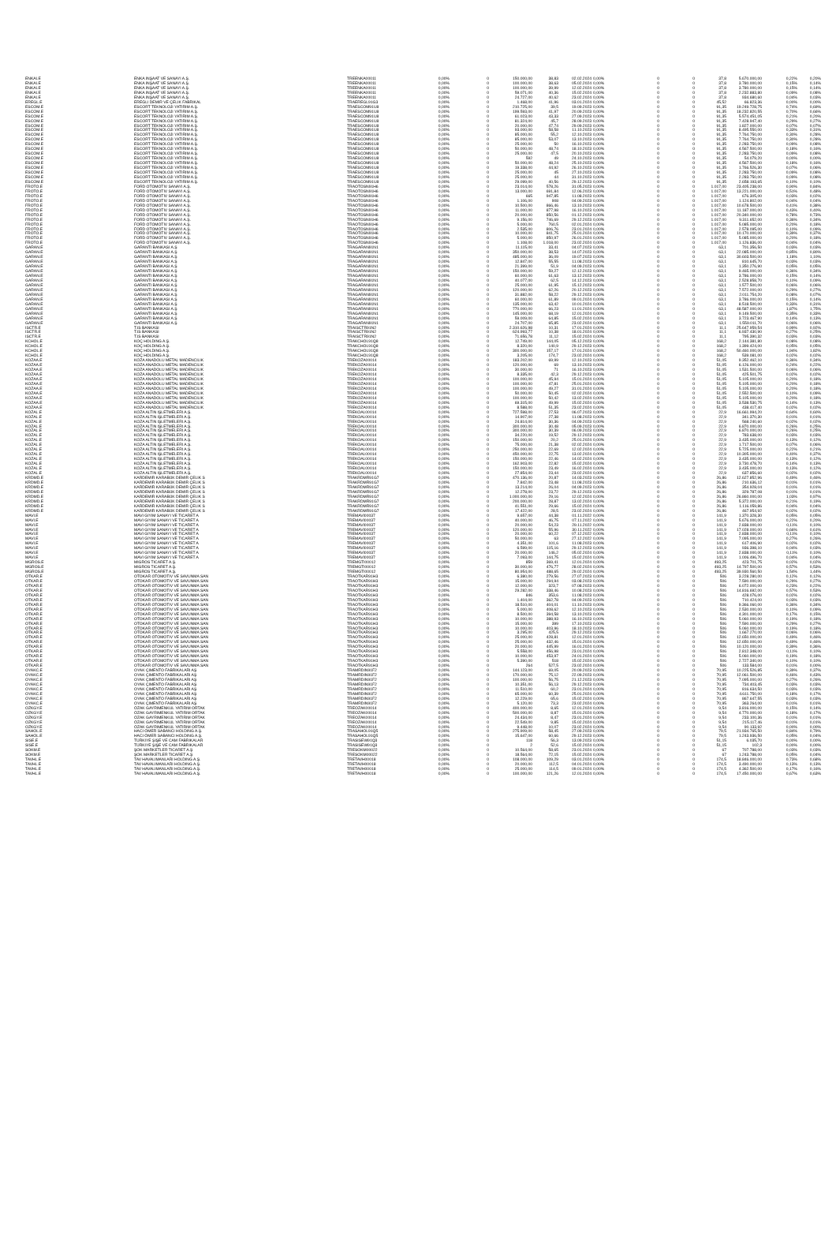| ENKAI.E | ENKA İNŞAAT VE SANAYİ A.Ş. | TREENKA00011 | 0,00% | 0 | 150.000,00 | 38,83 | 02.02.2024 | 0,00% | 0 | 0 | 37,8 | 5.670.000,00 | 0,22% | 0,20% |
| ENKAI.E | ENKA İNŞAAT VE SANAYİ A.Ş. | TREENKA00011 | 0,00% | 0 | 100.000,00 | 38,63 | 05.02.2024 | 0,00% | 0 | 0 | 37,8 | 3.780.000,00 | 0,15% | 0,14% |
| ENKAI.E | ENKA İNŞAAT VE SANAYİ A.Ş. | TREENKA00011 | 0,00% | 0 | 100.000,00 | 39,99 | 12.02.2024 | 0,00% | 0 | 0 | 37,8 | 3.780.000,00 | 0,15% | 0,14% |
| ENKAI.E | ENKA İNŞAAT VE SANAYİ A.Ş. | TREENKA00011 | 0,00% | 0 | 59.071,00 | 40,36 | 15.02.2024 | 0,00% | 0 | 0 | 37,8 | 2.232.883,80 | 0,09% | 0,08% |
| ENKAI.E | ENKA İNŞAAT VE SANAYİ A.Ş. | TREENKA00011 | 0,00% | 0 | 24.727,00 | 40,62 | 23.02.2024 | 0,00% | 0 | 0 | 37,8 | 934.680,60 | 0,04% | 0,03% |
| EREGL.E | EREĞLİ DEMİR VE ÇELİK FABRİKAL | TRAEREGL91G3 | 0,00% | 0 | 1.468,00 | 41,96 | 03.01.2024 | 0,00% | 0 | 0 | 45,52 | 66.823,36 | 0,00% | 0,00% |
| ESCOM.E | ESCORT TEKNOLOJİ YATIRIM A.Ş. | TRAESCOM91U8 | 0,00% | 0 | 210.725,00 | 39,5 | 19.09.2023 | 0,00% | 0 | 0 | 91,35 | 19.249.728,75 | 0,74% | 0,69% |
| ESCOM.E | ESCORT TEKNOLOJİ YATIRIM A.Ş. | TRAESCOM91U8 | 0,00% | 0 | 199.593,00 | 41,97 | 20.09.2023 | 0,00% | 0 | 0 | 91,35 | 18.232.820,55 | 0,70% | 0,66% |
| ESCOM.E | ESCORT TEKNOLOJİ YATIRIM A.Ş. | TRAESCOM91U8 | 0,00% | 0 | 61.023,00 | 43,33 | 27.09.2023 | 0,00% | 0 | 0 | 91,35 | 5.574.451,05 | 0,21% | 0,20% |
| ESCOM.E | ESCORT TEKNOLOJİ YATIRIM A.Ş. | TRAESCOM91U8 | 0,00% | 0 | 81.324,00 | 45,7 | 28.09.2023 | 0,00% | 0 | 0 | 91,35 | 7.428.947,40 | 0,29% | 0,27% |
| ESCOM.E | ESCORT TEKNOLOJİ YATIRIM A.Ş. | TRAESCOM91U8 | 0,00% | 0 | 20.000,00 | 47,74 | 29.09.2023 | 0,00% | 0 | 0 | 91,35 | 1.827.000,00 | 0,07% | 0,07% |
| ESCOM.E | ESCORT TEKNOLOJİ YATIRIM A.Ş. | TRAESCOM91U8 | 0,00% | 0 | 93.000,00 | 58,58 | 11.10.2023 | 0,00% | 0 | 0 | 91,35 | 8.495.550,00 | 0,33% | 0,31% |
| ESCOM.E | ESCORT TEKNOLOJİ YATIRIM A.Ş. | TRAESCOM91U8 | 0,00% | 0 | 85.000,00 | 55,2 | 12.10.2023 | 0,00% | 0 | 0 | 91,35 | 7.764.750,00 | 0,30% | 0,28% |
| ESCOM.E | ESCORT TEKNOLOJİ YATIRIM A.Ş. | TRAESCOM91U8 | 0,00% | 0 | 85.000,00 | 53,07 | 13.10.2023 | 0,00% | 0 | 0 | 91,35 | 7.764.750,00 | 0,30% | 0,28% |
| ESCOM.E | ESCORT TEKNOLOJİ YATIRIM A.Ş. | TRAESCOM91U8 | 0,00% | 0 | 25.000,00 | 50 | 16.10.2023 | 0,00% | 0 | 0 | 91,35 | 2.283.750,00 | 0,09% | 0,08% |
| ESCOM.E | ESCORT TEKNOLOJİ YATIRIM A.Ş. | TRAESCOM91U8 | 0,00% | 0 | 50.000,00 | 48,74 | 18.10.2023 | 0,00% | 0 | 0 | 91,35 | 4.567.500,00 | 0,18% | 0,16% |
| ESCOM.E | ESCORT TEKNOLOJİ YATIRIM A.Ş. | TRAESCOM91U8 | 0,00% | 0 | 25.000,00 | 47,5 | 20.10.2023 | 0,00% | 0 | 0 | 91,35 | 2.283.750,00 | 0,09% | 0,08% |
| ESCOM.E | ESCORT TEKNOLOJİ YATIRIM A.Ş. | TRAESCOM91U8 | 0,00% | 0 | 592 | 49 | 24.10.2023 | 0,00% | 0 | 0 | 91,35 | 54.079,20 | 0,00% | 0,00% |
| ESCOM.E | ESCORT TEKNOLOJİ YATIRIM A.Ş. | TRAESCOM91U8 | 0,00% | 0 | 50.000,00 | 48,24 | 25.10.2023 | 0,00% | 0 | 0 | 91,35 | 4.567.500,00 | 0,18% | 0,16% |
| ESCOM.E | ESCORT TEKNOLOJİ YATIRIM A.Ş. | TRAESCOM91U8 | 0,00% | 0 | 19.338,00 | 44,92 | 26.10.2023 | 0,00% | 0 | 0 | 91,35 | 1.766.526,30 | 0,07% | 0,06% |
| ESCOM.E | ESCORT TEKNOLOJİ YATIRIM A.Ş. | TRAESCOM91U8 | 0,00% | 0 | 25.000,00 | 45 | 27.10.2023 | 0,00% | 0 | 0 | 91,35 | 2.283.750,00 | 0,09% | 0,08% |
| ESCOM.E | ESCORT TEKNOLOJİ YATIRIM A.Ş. | TRAESCOM91U8 | 0,00% | 0 | 25.000,00 | 44 | 31.10.2023 | 0,00% | 0 | 0 | 91,35 | 2.283.750,00 | 0,09% | 0,08% |
| ESCOM.E | ESCORT TEKNOLOJİ YATIRIM A.Ş. | TRAESCOM91U8 | 0,00% | 0 | 29.099,00 | 40,56 | 29.12.2023 | 0,00% | 0 | 0 | 91,35 | 2.658.193,65 | 0,10% | 0,10% |
| FROTO.E | FORD OTOMOTİV SANAYİ A.Ş. | TRAOTOSN91H6 | 0,00% | 0 | 23.014,00 | 578,26 | 31.05.2023 | 0,00% | 0 | 0 | 1.017,00 | 23.405.238,00 | 0,90% | 0,84% |
| FROTO.E | FORD OTOMOTİV SANAYİ A.Ş. | TRAOTOSN91H6 | 0,00% | 0 | 13.000,00 | 691,84 | 12.06.2023 | 0,00% | 0 | 0 | 1.017,00 | 13.221.000,00 | 0,51% | 0,48% |
| FROTO.E | FORD OTOMOTİV SANAYİ A.Ş. | TRAOTOSN91H6 | 0,00% | 0 | 665 | 947,85 | 11.08.2023 | 0,00% | 0 | 0 | 1.017,00 | 676.305,00 | 0,03% | 0,02% |
| FROTO.E | FORD OTOMOTİV SANAYİ A.Ş. | TRAOTOSN91H6 | 0,00% | 0 | 1.106,00 | 908 | 04.09.2023 | 0,00% | 0 | 0 | 1.017,00 | 1.124.802,00 | 0,04% | 0,04% |
| FROTO.E | FORD OTOMOTİV SANAYİ A.Ş. | TRAOTOSN91H6 | 0,00% | 0 | 10.500,00 | 866,46 | 13.10.2023 | 0,00% | 0 | 0 | 1.017,00 | 10.678.500,00 | 0,41% | 0,38% |
| FROTO.E | FORD OTOMOTİV SANAYİ A.Ş. | TRAOTOSN91H6 | 0,00% | 0 | 11.000,00 | 877,98 | 16.10.2023 | 0,00% | 0 | 0 | 1.017,00 | 11.187.000,00 | 0,43% | 0,40% |
| FROTO.E | FORD OTOMOTİV SANAYİ A.Ş. | TRAOTOSN91H6 | 0,00% | 0 | 20.000,00 | 850,56 | 01.12.2023 | 0,00% | 0 | 0 | 1.017,00 | 20.340.000,00 | 0,78% | 0,73% |
| FROTO.E | FORD OTOMOTİV SANAYİ A.Ş. | TRAOTOSN91H6 | 0,00% | 0 | 9.156,00 | 746,69 | 29.12.2023 | 0,00% | 0 | 0 | 1.017,00 | 9.311.652,00 | 0,36% | 0,34% |
| FROTO.E | FORD OTOMOTİV SANAYİ A.Ş. | TRAOTOSN91H6 | 0,00% | 0 | 5.000,00 | 760,5 | 02.01.2024 | 0,00% | 0 | 0 | 1.017,00 | 5.085.000,00 | 0,20% | 0,18% |
| FROTO.E | FORD OTOMOTİV SANAYİ A.Ş. | TRAOTOSN91H6 | 0,00% | 0 | 2.535,00 | 806,76 | 23.01.2024 | 0,00% | 0 | 0 | 1.017,00 | 2.578.095,00 | 0,10% | 0,09% |
| FROTO.E | FORD OTOMOTİV SANAYİ A.Ş. | TRAOTOSN91H6 | 0,00% | 0 | 10.000,00 | 841,75 | 25.01.2024 | 0,00% | 0 | 0 | 1.017,00 | 10.170.000,00 | 0,39% | 0,37% |
| FROTO.E | FORD OTOMOTİV SANAYİ A.Ş. | TRAOTOSN91H6 | 0,00% | 0 | 5.000,00 | 850,97 | 26.01.2024 | 0,00% | 0 | 0 | 1.017,00 | 5.085.000,00 | 0,20% | 0,18% |
| FROTO.E | FORD OTOMOTİV SANAYİ A.Ş. | TRAOTOSN91H6 | 0,00% | 0 | 1.108,00 | 1.018,00 | 23.02.2024 | 0,00% | 0 | 0 | 1.017,00 | 1.126.836,00 | 0,04% | 0,04% |
| GARAN.E | GARANTİ BANKASI A.Ş | TRAGARAN91N1 | 0,00% | 0 | 11.115,00 | 33,41 | 04.07.2023 | 0,00% | 0 | 0 | 63,1 | 701.356,50 | 0,03% | 0,03% |
| GARAN.E | GARANTİ BANKASI A.Ş | TRAGARAN91N1 | 0,00% | 0 | 350.000,00 | 38,53 | 14.07.2023 | 0,00% | 0 | 0 | 63,1 | 22.085.000,00 | 0,85% | 0,80% |
| GARAN.E | GARANTİ BANKASI A.Ş | TRAGARAN91N1 | 0,00% | 0 | 485.000,00 | 36,09 | 19.07.2023 | 0,00% | 0 | 0 | 63,1 | 30.603.500,00 | 1,18% | 1,10% |
| GARAN.E | GARANTİ BANKASI A.Ş | TRAGARAN91N1 | 0,00% | 0 | 12.847,00 | 55,55 | 11.08.2023 | 0,00% | 0 | 0 | 63,1 | 810.645,70 | 0,03% | 0,03% |
| GARAN.E | GARANTİ BANKASI A.Ş | TRAGARAN91N1 | 0,00% | 0 | 21.399,00 | 51,9 | 04.09.2023 | 0,00% | 0 | 0 | 63,1 | 1.350.276,90 | 0,05% | 0,05% |
| GARAN.E | GARANTİ BANKASI A.Ş | TRAGARAN91N1 | 0,00% | 0 | 150.000,00 | 59,27 | 12.12.2023 | 0,00% | 0 | 0 | 63,1 | 9.465.000,00 | 0,36% | 0,34% |
| GARAN.E | GARANTİ BANKASI A.Ş | TRAGARAN91N1 | 0,00% | 0 | 60.000,00 | 61,63 | 13.12.2023 | 0,00% | 0 | 0 | 63,1 | 3.786.000,00 | 0,15% | 0,14% |
| GARAN.E | GARANTİ BANKASI A.Ş | TRAGARAN91N1 | 0,00% | 0 | 40.077,00 | 62,5 | 14.12.2023 | 0,00% | 0 | 0 | 63,1 | 2.528.858,70 | 0,10% | 0,09% |
| GARAN.E | GARANTİ BANKASI A.Ş | TRAGARAN91N1 | 0,00% | 0 | 25.000,00 | 61,95 | 15.12.2023 | 0,00% | 0 | 0 | 63,1 | 1.577.500,00 | 0,06% | 0,06% |
| GARAN.E | GARANTİ BANKASI A.Ş | TRAGARAN91N1 | 0,00% | 0 | 120.000,00 | 62,26 | 20.12.2023 | 0,00% | 0 | 0 | 63,1 | 7.572.000,00 | 0,29% | 0,27% |
| GARAN.E | GARANTİ BANKASI A.Ş | TRAGARAN91N1 | 0,00% | 0 | 31.882,00 | 58,22 | 29.12.2023 | 0,00% | 0 | 0 | 63,1 | 2.011.754,20 | 0,08% | 0,07% |
| GARAN.E | GARANTİ BANKASI A.Ş | TRAGARAN91N1 | 0,00% | 0 | 60.000,00 | 61,89 | 09.01.2024 | 0,00% | 0 | 0 | 63,1 | 3.786.000,00 | 0,15% | 0,14% |
| GARAN.E | GARANTİ BANKASI A.Ş | TRAGARAN91N1 | 0,00% | 0 | 135.000,00 | 63,42 | 10.01.2024 | 0,00% | 0 | 0 | 63,1 | 8.518.500,00 | 0,33% | 0,31% |
| GARAN.E | GARANTİ BANKASI A.Ş | TRAGARAN91N1 | 0,00% | 0 | 770.000,00 | 66,23 | 11.01.2024 | 0,00% | 0 | 0 | 63,1 | 48.587.000,00 | 1,87% | 1,75% |
| GARAN.E | GARANTİ BANKASI A.Ş | TRAGARAN91N1 | 0,00% | 0 | 145.000,00 | 68,19 | 12.01.2024 | 0,00% | 0 | 0 | 63,1 | 9.149.500,00 | 0,35% | 0,33% |
| GARAN.E | GARANTİ BANKASI A.Ş | TRAGARAN91N1 | 0,00% | 0 | 59.009,00 | 64,85 | 15.02.2024 | 0,00% | 0 | 0 | 63,1 | 3.723.467,90 | 0,14% | 0,13% |
| GARAN.E | GARANTİ BANKASI A.Ş | TRAGARAN91N1 | 0,00% | 0 | 24.707,00 | 65,85 | 23.02.2024 | 0,00% | 0 | 0 | 63,1 | 1.559.011,70 | 0,06% | 0,06% |
| ISCTR.E | T.IS BANKASI | TRAISCTR91N2 | 0,00% | 0 | 2.310.626,98 | 10,31 | 17.01.2024 | 0,00% | 0 | 0 | 11,1 | 25.647.959,54 | 0,99% | 0,92% |
| ISCTR.E | T.IS BANKASI | TRAISCTR91N2 | 0,00% | 0 | 624.993,77 | 10,38 | 18.01.2024 | 0,00% | 0 | 0 | 11,1 | 6.937.430,90 | 0,27% | 0,25% |
| ISCTR.E | T.IS BANKASI | TRAISCTR91N2 | 0,00% | 0 | 71.656,78 | 11,12 | 15.02.2024 | 0,00% | 0 | 0 | 11,1 | 795.390,32 | 0,03% | 0,03% |
| KCHOL.E | KOÇ HOLDİNG A.Ş. | TRAKCHOL91Q8 | 0,00% | 0 | 12.749,00 | 144,05 | 05.12.2023 | 0,00% | 0 | 0 | 168,2 | 2.144.381,80 | 0,08% | 0,08% |
| KCHOL.E | KOÇ HOLDİNG A.Ş. | TRAKCHOL91Q8 | 0,00% | 0 | 8.320,00 | 140,9 | 29.12.2023 | 0,00% | 0 | 0 | 168,2 | 1.399.424,00 | 0,05% | 0,05% |
| KCHOL.E | KOÇ HOLDİNG A.Ş. | TRAKCHOL91Q8 | 0,00% | 0 | 300.000,00 | 157,17 | 17.01.2024 | 0,00% | 0 | 0 | 168,2 | 50.460.000,00 | 1,94% | 1,82% |
| KCHOL.E | KOÇ HOLDİNG A.Ş. | TRAKCHOL91Q8 | 0,00% | 0 | 3.205,00 | 174,7 | 23.02.2024 | 0,00% | 0 | 0 | 168,2 | 539.081,00 | 0,02% | 0,02% |
| KOZAA.E | KOZA ANADOLU METAL MADENCİLİK | TREKOZA00014 | 0,00% | 0 | 183.202,00 | 69,99 | 12.10.2023 | 0,00% | 0 | 0 | 51,05 | 9.352.462,10 | 0,36% | 0,34% |
| KOZAA.E | KOZA ANADOLU METAL MADENCİLİK | TREKOZA00014 | 0,00% | 0 | 120.000,00 | 69 | 13.10.2023 | 0,00% | 0 | 0 | 51,05 | 6.126.000,00 | 0,24% | 0,22% |
| KOZAA.E | KOZA ANADOLU METAL MADENCİLİK | TREKOZA00014 | 0,00% | 0 | 30.000,00 | 71 | 16.10.2023 | 0,00% | 0 | 0 | 51,05 | 1.531.500,00 | 0,06% | 0,06% |
| KOZAA.E | KOZA ANADOLU METAL MADENCİLİK | TREKOZA00014 | 0,00% | 0 | 8.335,00 | 42,3 | 29.12.2023 | 0,00% | 0 | 0 | 51,05 | 425.501,75 | 0,02% | 0,02% |
| KOZAA.E | KOZA ANADOLU METAL MADENCİLİK | TREKOZA00014 | 0,00% | 0 | 100.000,00 | 45,94 | 15.01.2024 | 0,00% | 0 | 0 | 51,05 | 5.105.000,00 | 0,20% | 0,18% |
| KOZAA.E | KOZA ANADOLU METAL MADENCİLİK | TREKOZA00014 | 0,00% | 0 | 100.000,00 | 47,81 | 25.01.2024 | 0,00% | 0 | 0 | 51,05 | 5.105.000,00 | 0,20% | 0,18% |
| KOZAA.E | KOZA ANADOLU METAL MADENCİLİK | TREKOZA00014 | 0,00% | 0 | 100.000,00 | 49,27 | 31.01.2024 | 0,00% | 0 | 0 | 51,05 | 5.105.000,00 | 0,20% | 0,18% |
| KOZAA.E | KOZA ANADOLU METAL MADENCİLİK | TREKOZA00014 | 0,00% | 0 | 50.000,00 | 50,45 | 02.02.2024 | 0,00% | 0 | 0 | 51,05 | 2.552.500,00 | 0,10% | 0,09% |
| KOZAA.E | KOZA ANADOLU METAL MADENCİLİK | TREKOZA00014 | 0,00% | 0 | 100.000,00 | 50,42 | 13.02.2024 | 0,00% | 0 | 0 | 51,05 | 5.105.000,00 | 0,20% | 0,18% |
| KOZAA.E | KOZA ANADOLU METAL MADENCİLİK | TREKOZA00014 | 0,00% | 0 | 69.315,00 | 49,99 | 15.02.2024 | 0,00% | 0 | 0 | 51,05 | 3.538.530,75 | 0,14% | 0,13% |
| KOZAA.E | KOZA ANADOLU METAL MADENCİLİK | TREKOZA00014 | 0,00% | 0 | 8.588,00 | 51,35 | 23.02.2024 | 0,00% | 0 | 0 | 51,05 | 438.417,40 | 0,02% | 0,02% |
| KOZAL.E | KOZA ALTIN İŞLETMELERİ A.Ş. | TREKOAL00014 | 0,00% | 0 | 727.598,00 | 27,53 | 06.07.2023 | 0,00% | 0 | 0 | 22,9 | 16.661.994,20 | 0,64% | 0,60% |
| KOZAL.E | KOZA ALTIN İŞLETMELERİ A.Ş. | TREKOAL00014 | 0,00% | 0 | 14.907,00 | 27,38 | 11.08.2023 | 0,00% | 0 | 0 | 22,9 | 341.370,30 | 0,01% | 0,01% |
| KOZAL.E | KOZA ALTIN İŞLETMELERİ A.Ş. | TREKOAL00014 | 0,00% | 0 | 24.814,00 | 30,36 | 04.09.2023 | 0,00% | 0 | 0 | 22,9 | 568.240,60 | 0,02% | 0,02% |
| KOZAL.E | KOZA ALTIN İŞLETMELERİ A.Ş. | TREKOAL00014 | 0,00% | 0 | 300.000,00 | 30,48 | 05.09.2023 | 0,00% | 0 | 0 | 22,9 | 6.870.000,00 | 0,26% | 0,25% |
| KOZAL.E | KOZA ALTIN İŞLETMELERİ A.Ş. | TREKOAL00014 | 0,00% | 0 | 300.000,00 | 30,39 | 06.09.2023 | 0,00% | 0 | 0 | 22,9 | 6.870.000,00 | 0,26% | 0,25% |
| KOZAL.E | KOZA ALTIN İŞLETMELERİ A.Ş. | TREKOAL00014 | 0,00% | 0 | 34.220,00 | 19,52 | 29.12.2023 | 0,00% | 0 | 0 | 22,9 | 783.638,00 | 0,03% | 0,03% |
| KOZAL.E | KOZA ALTIN İŞLETMELERİ A.Ş. | TREKOAL00014 | 0,00% | 0 | 150.000,00 | 20,2 | 25.01.2024 | 0,00% | 0 | 0 | 22,9 | 3.435.000,00 | 0,13% | 0,12% |
| KOZAL.E | KOZA ALTIN İŞLETMELERİ A.Ş. | TREKOAL00014 | 0,00% | 0 | 75.000,00 | 21,38 | 02.02.2024 | 0,00% | 0 | 0 | 22,9 | 1.717.500,00 | 0,07% | 0,06% |
| KOZAL.E | KOZA ALTIN İŞLETMELERİ A.Ş. | TREKOAL00014 | 0,00% | 0 | 250.000,00 | 22,69 | 12.02.2024 | 0,00% | 0 | 0 | 22,9 | 5.725.000,00 | 0,22% | 0,21% |
| KOZAL.E | KOZA ALTIN İŞLETMELERİ A.Ş. | TREKOAL00014 | 0,00% | 0 | 450.000,00 | 22,75 | 13.02.2024 | 0,00% | 0 | 0 | 22,9 | 10.305.000,00 | 0,40% | 0,37% |
| KOZAL.E | KOZA ALTIN İŞLETMELERİ A.Ş. | TREKOAL00014 | 0,00% | 0 | 150.000,00 | 22,46 | 14.02.2024 | 0,00% | 0 | 0 | 22,9 | 3.435.000,00 | 0,13% | 0,12% |
| KOZAL.E | KOZA ALTIN İŞLETMELERİ A.Ş. | TREKOAL00014 | 0,00% | 0 | 162.903,00 | 22,82 | 15.02.2024 | 0,00% | 0 | 0 | 22,9 | 3.730.478,70 | 0,14% | 0,13% |
| KOZAL.E | KOZA ALTIN İŞLETMELERİ A.Ş. | TREKOAL00014 | 0,00% | 0 | 150.000,00 | 23,49 | 16.02.2024 | 0,00% | 0 | 0 | 22,9 | 3.435.000,00 | 0,13% | 0,12% |
| KOZAL.E | KOZA ALTIN İŞLETMELERİ A.Ş. | TREKOAL00014 | 0,00% | 0 | 27.854,00 | 23,44 | 23.02.2024 | 0,00% | 0 | 0 | 22,9 | 637.856,60 | 0,02% | 0,02% |
| KRDMD.E | KARDEMİR KARABÜK DEMİR ÇELİK S | TRAKRDMR91G7 | 0,00% | 0 | 470.136,00 | 20,87 | 14.03.2023 | 0,00% | 0 | 0 | 26,86 | 12.627.852,96 | 0,49% | 0,46% |
| KRDMD.E | KARDEMİR KARABÜK DEMİR ÇELİK S | TRAKRDMR91G7 | 0,00% | 0 | 7.842,00 | 23,48 | 11.08.2023 | 0,00% | 0 | 0 | 26,86 | 210.636,12 | 0,01% | 0,01% |
| KRDMD.E | KARDEMİR KARABÜK DEMİR ÇELİK S | TRAKRDMR91G7 | 0,00% | 0 | 13.214,00 | 26,04 | 04.09.2023 | 0,00% | 0 | 0 | 26,86 | 354.928,04 | 0,01% | 0,01% |
| KRDMD.E | KARDEMİR KARABÜK DEMİR ÇELİK S | TRAKRDMR91G7 | 0,00% | 0 | 12.278,00 | 23,72 | 29.12.2023 | 0,00% | 0 | 0 | 26,86 | 329.787,08 | 0,01% | 0,01% |
| KRDMD.E | KARDEMİR KARABÜK DEMİR ÇELİK S | TRAKRDMR91G7 | 0,00% | 0 | 1.000.000,00 | 29,16 | 12.02.2024 | 0,00% | 0 | 0 | 26,86 | 26.860.000,00 | 1,03% | 0,97% |
| KRDMD.E | KARDEMİR KARABÜK DEMİR ÇELİK S | TRAKRDMR91G7 | 0,00% | 0 | 200.000,00 | 28,87 | 13.02.2024 | 0,00% | 0 | 0 | 26,86 | 5.372.000,00 | 0,21% | 0,19% |
| KRDMD.E | KARDEMİR KARABÜK DEMİR ÇELİK S | TRAKRDMR91G7 | 0,00% | 0 | 41.551,00 | 29,66 | 15.02.2024 | 0,00% | 0 | 0 | 26,86 | 1.116.059,86 | 0,04% | 0,04% |
| KRDMD.E | KARDEMİR KARABÜK DEMİR ÇELİK S | TRAKRDMR91G7 | 0,00% | 0 | 17.422,00 | 28,5 | 23.02.2024 | 0,00% | 0 | 0 | 26,86 | 467.954,92 | 0,02% | 0,02% |
| MAVI.E | MAVİ GİYİM SANAYİ VE TİCARET A | TREMAVI00037 | 0,00% | 0 | 9.657,00 | 44,38 | 01.11.2022 | 0,00% | 0 | 0 | 141,9 | 1.370.328,30 | 0,05% | 0,05% |
| MAVI.E | MAVİ GİYİM SANAYİ VE TİCARET A | TREMAVI00037 | 0,00% | 0 | 40.000,00 | 46,75 | 07.11.2022 | 0,00% | 0 | 0 | 141,9 | 5.676.000,00 | 0,22% | 0,20% |
| MAVI.E | MAVİ GİYİM SANAYİ VE TİCARET A | TREMAVI00037 | 0,00% | 0 | 20.000,00 | 54,23 | 29.11.2022 | 0,00% | 0 | 0 | 141,9 | 2.838.000,00 | 0,11% | 0,10% |
| MAVI.E | MAVİ GİYİM SANAYİ VE TİCARET A | TREMAVI00037 | 0,00% | 0 | 120.000,00 | 55,96 | 30.11.2022 | 0,00% | 0 | 0 | 141,9 | 17.028.000,00 | 0,66% | 0,61% |
| MAVI.E | MAVİ GİYİM SANAYİ VE TİCARET A | TREMAVI00037 | 0,00% | 0 | 20.000,00 | 60,22 | 07.12.2022 | 0,00% | 0 | 0 | 141,9 | 2.838.000,00 | 0,11% | 0,10% |
| MAVI.E | MAVİ GİYİM SANAYİ VE TİCARET A | TREMAVI00037 | 0,00% | 0 | 50.000,00 | 63 | 27.12.2022 | 0,00% | 0 | 0 | 141,9 | 7.095.000,00 | 0,27% | 0,26% |
| MAVI.E | MAVİ GİYİM SANAYİ VE TİCARET A | TREMAVI00037 | 0,00% | 0 | 4.351,00 | 101,6 | 11.08.2023 | 0,00% | 0 | 0 | 141,9 | 617.406,90 | 0,02% | 0,02% |
| MAVI.E | MAVİ GİYİM SANAYİ VE TİCARET A | TREMAVI00037 | 0,00% | 0 | 6.599,00 | 115,16 | 29.12.2023 | 0,00% | 0 | 0 | 141,9 | 936.398,10 | 0,04% | 0,03% |
| MAVI.E | MAVİ GİYİM SANAYİ VE TİCARET A | TREMAVI00037 | 0,00% | 0 | 20.000,00 | 146,2 | 05.02.2024 | 0,00% | 0 | 0 | 141,9 | 2.838.000,00 | 0,11% | 0,10% |
| MAVI.E | MAVİ GİYİM SANAYİ VE TİCARET A | TREMAVI00037 | 0,00% | 0 | 7.093,00 | 144,75 | 15.02.2024 | 0,00% | 0 | 0 | 141,9 | 1.006.496,70 | 0,04% | 0,04% |
| MGROS.E | MİGROS TİCARET A.Ş. | TREMGTI00012 | 0,00% | 0 | 859 | 369,41 | 12.01.2024 | 0,00% | 0 | 0 | 493,25 | 423.701,75 | 0,02% | 0,02% |
| MGROS.E | MİGROS TİCARET A.Ş. | TREMGTI00012 | 0,00% | 0 | 30.000,00 | 476,77 | 28.02.2024 | 0,00% | 0 | 0 | 493,25 | 14.797.500,00 | 0,57% | 0,53% |
| MGROS.E | MİGROS TİCARET A.Ş. | TREMGTI00012 | 0,00% | 0 | 80.954,00 | 488,65 | 29.02.2024 | 0,00% | 0 | 0 | 493,25 | 39.930.560,50 | 1,54% | 1,44% |
| OTKAR.E | OTOKAR OTOMOTİV VE SAVUNMA SAN | TRAOTKAR91H3 | 0,00% | 0 | 6.380,00 | 279,56 | 27.07.2023 | 0,00% | 0 | 0 | 506 | 3.228.280,00 | 0,12% | 0,12% |
| OTKAR.E | OTOKAR OTOMOTİV VE SAVUNMA SAN | TRAOTKAR91H3 | 0,00% | 0 | 15.000,00 | 294,94 | 03.08.2023 | 0,00% | 0 | 0 | 506 | 7.590.000,00 | 0,29% | 0,27% |
| OTKAR.E | OTOKAR OTOMOTİV VE SAVUNMA SAN | TRAOTKAR91H3 | 0,00% | 0 | 12.000,00 | 323,7 | 07.08.2023 | 0,00% | 0 | 0 | 506 | 6.072.000,00 | 0,23% | 0,22% |
| OTKAR.E | OTOKAR OTOMOTİV VE SAVUNMA SAN | TRAOTKAR91H3 | 0,00% | 0 | 29.282,00 | 338,46 | 10.08.2023 | 0,00% | 0 | 0 | 506 | 14.816.692,00 | 0,57% | 0,53% |
| OTKAR.E | OTOKAR OTOMOTİV VE SAVUNMA SAN | TRAOTKAR91H3 | 0,00% | 0 | 846 | 353,6 | 11.08.2023 | 0,00% | 0 | 0 | 506 | 428.076,00 | 0,02% | 0,02% |
| OTKAR.E | OTOKAR OTOMOTİV VE SAVUNMA SAN | TRAOTKAR91H3 | 0,00% | 0 | 1.404,00 | 362,78 | 04.09.2023 | 0,00% | 0 | 0 | 506 | 710.424,00 | 0,03% | 0,03% |
| OTKAR.E | OTOKAR OTOMOTİV VE SAVUNMA SAN | TRAOTKAR91H3 | 0,00% | 0 | 18.510,00 | 404,01 | 11.10.2023 | 0,00% | 0 | 0 | 506 | 9.366.060,00 | 0,36% | 0,34% |
| OTKAR.E | OTOKAR OTOMOTİV VE SAVUNMA SAN | TRAOTKAR91H3 | 0,00% | 0 | 5.000,00 | 408,62 | 12.10.2023 | 0,00% | 0 | 0 | 506 | 2.530.000,00 | 0,10% | 0,09% |
| OTKAR.E | OTOKAR OTOMOTİV VE SAVUNMA SAN | TRAOTKAR91H3 | 0,00% | 0 | 8.500,00 | 394,58 | 13.10.2023 | 0,00% | 0 | 0 | 506 | 4.301.000,00 | 0,17% | 0,15% |
| OTKAR.E | OTOKAR OTOMOTİV VE SAVUNMA SAN | TRAOTKAR91H3 | 0,00% | 0 | 10.000,00 | 388,93 | 16.10.2023 | 0,00% | 0 | 0 | 506 | 5.060.000,00 | 0,19% | 0,18% |
| OTKAR.E | OTOKAR OTOMOTİV VE SAVUNMA SAN | TRAOTKAR91H3 | 0,00% | 0 | 15.000,00 | 399 | 17.10.2023 | 0,00% | 0 | 0 | 506 | 7.590.000,00 | 0,29% | 0,27% |
| OTKAR.E | OTOKAR OTOMOTİV VE SAVUNMA SAN | TRAOTKAR91H3 | 0,00% | 0 | 10.000,00 | 403,96 | 18.10.2023 | 0,00% | 0 | 0 | 506 | 5.060.000,00 | 0,19% | 0,18% |
| OTKAR.E | OTOKAR OTOMOTİV VE SAVUNMA SAN | TRAOTKAR91H3 | 0,00% | 0 | 3.295,00 | 425,5 | 29.12.2023 | 0,00% | 0 | 0 | 506 | 1.667.270,00 | 0,06% | 0,06% |
| OTKAR.E | OTOKAR OTOMOTİV VE SAVUNMA SAN | TRAOTKAR91H3 | 0,00% | 0 | 25.000,00 | 428,81 | 12.01.2024 | 0,00% | 0 | 0 | 506 | 12.650.000,00 | 0,49% | 0,46% |
| OTKAR.E | OTOKAR OTOMOTİV VE SAVUNMA SAN | TRAOTKAR91H3 | 0,00% | 0 | 25.000,00 | 432,46 | 15.01.2024 | 0,00% | 0 | 0 | 506 | 12.650.000,00 | 0,49% | 0,46% |
| OTKAR.E | OTOKAR OTOMOTİV VE SAVUNMA SAN | TRAOTKAR91H3 | 0,00% | 0 | 20.000,00 | 445,99 | 16.01.2024 | 0,00% | 0 | 0 | 506 | 10.120.000,00 | 0,39% | 0,36% |
| OTKAR.E | OTOKAR OTOMOTİV VE SAVUNMA SAN | TRAOTKAR91H3 | 0,00% | 0 | 5.558,00 | 456,98 | 23.01.2024 | 0,00% | 0 | 0 | 506 | 2.812.348,00 | 0,11% | 0,10% |
| OTKAR.E | OTOKAR OTOMOTİV VE SAVUNMA SAN | TRAOTKAR91H3 | 0,00% | 0 | 10.000,00 | 453,97 | 24.01.2024 | 0,00% | 0 | 0 | 506 | 5.060.000,00 | 0,19% | 0,18% |
| OTKAR.E | OTOKAR OTOMOTİV VE SAVUNMA SAN | TRAOTKAR91H3 | 0,00% | 0 | 5.390,00 | 518 | 15.02.2024 | 0,00% | 0 | 0 | 506 | 2.727.340,00 | 0,10% | 0,10% |
| OTKAR.E | OTOKAR OTOMOTİV VE SAVUNMA SAN | TRAOTKAR91H3 | 0,00% | 0 | 264 | 527,5 | 23.02.2024 | 0,00% | 0 | 0 | 506 | 133.584,00 | 0,01% | 0,00% |
| OYAKC.E | OYAK ÇİMENTO FABRİKALARI AŞ | TRAMRDIN91F2 | 0,00% | 0 | 144.123,00 | 69,05 | 20.09.2023 | 0,00% | 0 | 0 | 70,95 | 10.225.526,85 | 0,39% | 0,37% |
| OYAKC.E | OYAK ÇİMENTO FABRİKALARI AŞ | TRAMRDIN91F2 | 0,00% | 0 | 170.000,00 | 75,12 | 22.09.2023 | 0,00% | 0 | 0 | 70,95 | 12.061.500,00 | 0,46% | 0,43% |
| OYAKC.E | OYAK ÇİMENTO FABRİKALARI AŞ | TRAMRDIN91F2 | 0,00% | 0 | 100.000,00 | 56,75 | 21.12.2023 | 0,00% | 0 | 0 | 70,95 | 7.095.000,00 | 0,27% | 0,26% |
| OYAKC.E | OYAK ÇİMENTO FABRİKALARI AŞ | TRAMRDIN91F2 | 0,00% | 0 | 10.351,00 | 56,13 | 29.12.2023 | 0,00% | 0 | 0 | 70,95 | 734.403,45 | 0,03% | 0,03% |
| OYAKC.E | OYAK ÇİMENTO FABRİKALARI AŞ | TRAMRDIN91F2 | 0,00% | 0 | 11.510,00 | 60,2 | 23.01.2024 | 0,00% | 0 | 0 | 70,95 | 816.634,50 | 0,03% | 0,03% |
| OYAKC.E | OYAK ÇİMENTO FABRİKALARI AŞ | TRAMRDIN91F2 | 0,00% | 0 | 65.000,00 | 60,39 | 25.01.2024 | 0,00% | 0 | 0 | 70,95 | 4.611.750,00 | 0,18% | 0,17% |
| OYAKC.E | OYAK ÇİMENTO FABRİKALARI AŞ | TRAMRDIN91F2 | 0,00% | 0 | 12.229,00 | 65,6 | 15.02.2024 | 0,00% | 0 | 0 | 70,95 | 867.647,55 | 0,03% | 0,03% |
| OYAKC.E | OYAK ÇİMENTO FABRİKALARI AŞ | TRAMRDIN91F2 | 0,00% | 0 | 5.120,00 | 73,3 | 23.02.2024 | 0,00% | 0 | 0 | 70,95 | 363.264,00 | 0,01% | 0,01% |
| OZKGY.E | ÖZAK GAYRİMENKUL YATIRIM ORTAK | TREOZAK00014 | 0,00% | 0 | 400.000,00 | 8,65 | 12.01.2024 | 0,00% | 0 | 0 | 9,54 | 3.816.000,00 | 0,15% | 0,14% |
| OZKGY.E | ÖZAK GAYRİMENKUL YATIRIM ORTAK | TREOZAK00014 | 0,00% | 0 | 500.000,00 | 8,87 | 15.01.2024 | 0,00% | 0 | 0 | 9,54 | 4.770.000,00 | 0,18% | 0,17% |
| OZKGY.E | ÖZAK GAYRİMENKUL YATIRIM ORTAK | TREOZAK00014 | 0,00% | 0 | 24.434,00 | 8,47 | 23.01.2024 | 0,00% | 0 | 0 | 9,54 | 233.100,36 | 0,01% | 0,01% |
| OZKGY.E | ÖZAK GAYRİMENKUL YATIRIM ORTAK | TREOZAK00014 | 0,00% | 0 | 22.549,00 | 9,85 | 15.02.2024 | 0,00% | 0 | 0 | 9,54 | 215.117,46 | 0,01% | 0,01% |
| OZKGY.E | ÖZAK GAYRİMENKUL YATIRIM ORTAK | TREOZAK00014 | 0,00% | 0 | 9.448,00 | 10,07 | 23.02.2024 | 0,00% | 0 | 0 | 9,54 | 90.133,92 | 0,00% | 0,00% |
| SAHOL.E | HACI ÖMER SABANCI HOLDİNG A.Ş. | TRASAHOL91Q5 | 0,00% | 0 | 275.909,00 | 58,45 | 27.09.2023 | 0,00% | 0 | 0 | 79,5 | 21.934.765,50 | 0,84% | 0,79% |
| SAHOL.E | HACI ÖMER SABANCI HOLDİNG A.Ş. | TRASAHOL91Q5 | 0,00% | 0 | 15.647,00 | 60,66 | 29.12.2023 | 0,00% | 0 | 0 | 79,5 | 1.243.936,50 | 0,05% | 0,04% |
| SISE.E | TÜRKİYE ŞİŞE VE CAM FABRİKALAR | TRASISEW91Q3 | 0,00% | 0 | 118 | 56,3 | 13.09.2023 | 0,00% | 0 | 0 | 51,15 | 6.035,70 | 0,00% | 0,00% |
| SISE.E | TÜRKİYE ŞİŞE VE CAM FABRİKALAR | TRASISEW91Q3 | 0,00% | 0 | 2 | 52,6 | 15.02.2024 | 0,00% | 0 | 0 | 51,15 | 102,3 | 0,00% | 0,00% |
| SOKM.E | ŞOK MARKETLER TİCARET A.Ş | TRESOKM00022 | 0,00% | 0 | 10.564,00 | 58,65 | 23.01.2024 | 0,00% | 0 | 0 | 67 | 707.788,00 | 0,03% | 0,03% |
| SOKM.E | ŞOK MARKETLER TİCARET A.Ş | TRESOKM00022 | 0,00% | 0 | 18.564,00 | 72,15 | 15.02.2024 | 0,00% | 0 | 0 | 67 | 1.243.788,00 | 0,05% | 0,04% |
| TAVHL.E | TAV HAVALİMANLARI HOLDİNG A.Ş. | TRETAVH00018 | 0,00% | 0 | 108.000,00 | 109,29 | 03.01.2024 | 0,00% | 0 | 0 | 174,5 | 18.846.000,00 | 0,73% | 0,68% |
| TAVHL.E | TAV HAVALİMANLARI HOLDİNG A.Ş. | TRETAVH00018 | 0,00% | 0 | 20.000,00 | 112,5 | 04.01.2024 | 0,00% | 0 | 0 | 174,5 | 3.490.000,00 | 0,13% | 0,13% |
| TAVHL.E | TAV HAVALİMANLARI HOLDİNG A.Ş. | TRETAVH00018 | 0,00% | 0 | 25.000,00 | 114,5 | 09.01.2024 | 0,00% | 0 | 0 | 174,5 | 4.362.500,00 | 0,17% | 0,16% |
| TAVHL.E | TAV HAVALİMANLARI HOLDİNG A.Ş. | TRETAVH00018 | 0,00% | 0 | 100.000,00 | 121,26 | 12.01.2024 | 0,00% | 0 | 0 | 174,5 | 17.450.000,00 | 0,67% | 0,63% |